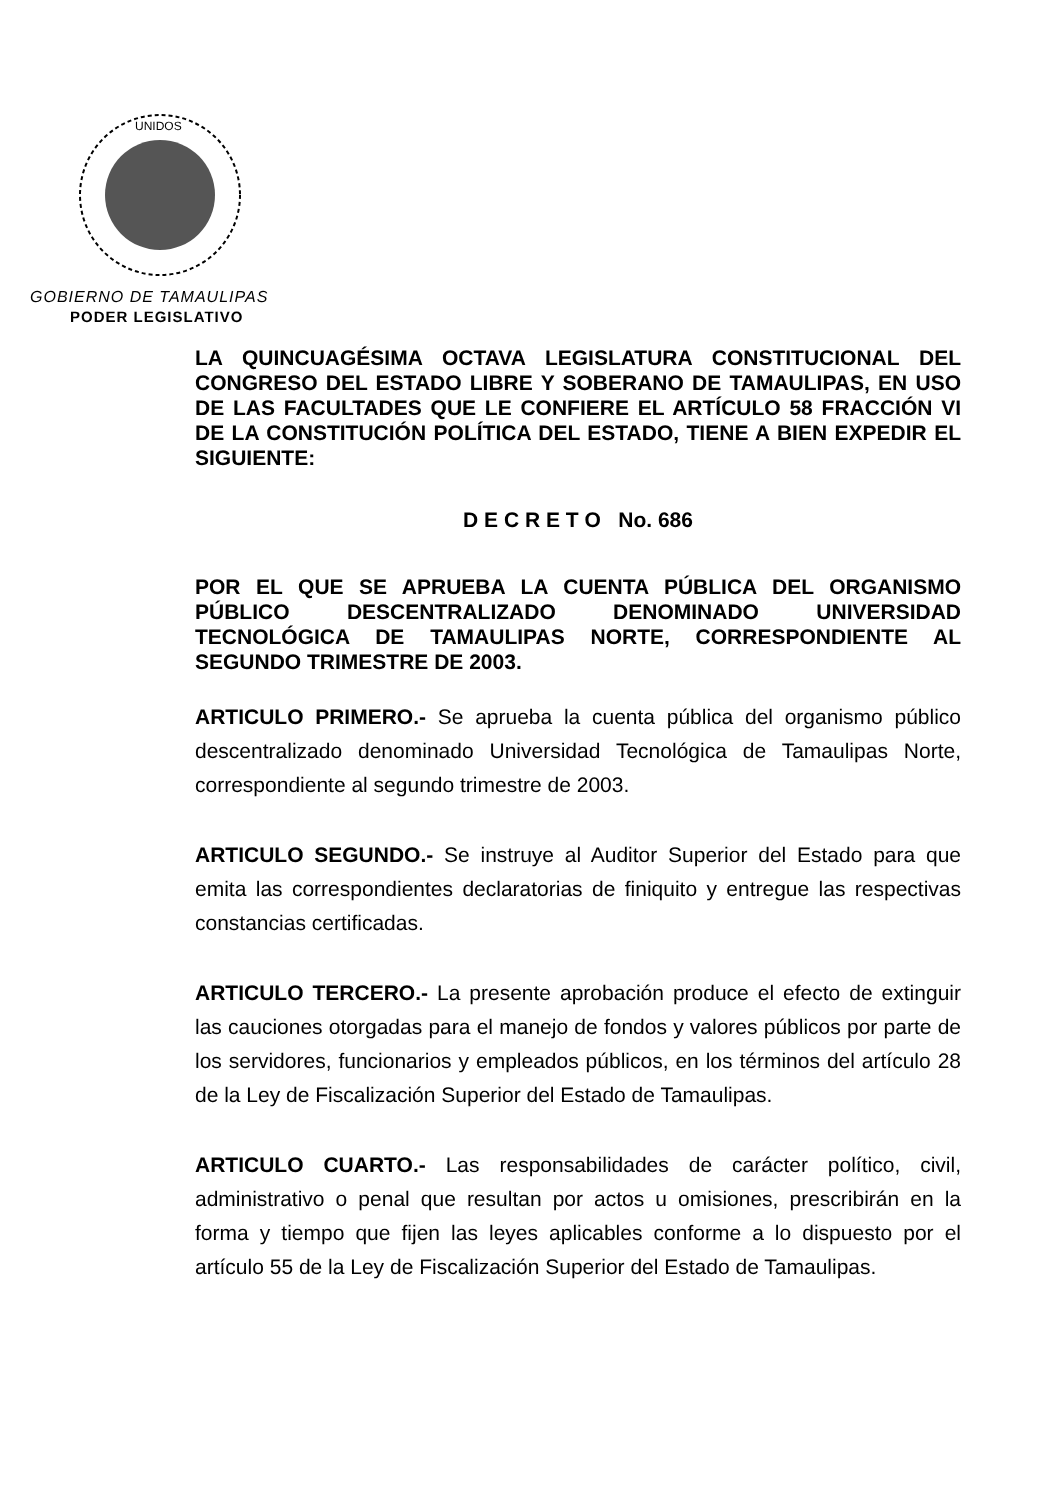UNIDOS
GOBIERNO DE TAMAULIPAS
PODER LEGISLATIVO
LA QUINCUAGÉSIMA OCTAVA LEGISLATURA CONSTITUCIONAL DEL CONGRESO DEL ESTADO LIBRE Y SOBERANO DE TAMAULIPAS, EN USO DE LAS FACULTADES QUE LE CONFIERE EL ARTÍCULO 58 FRACCIÓN VI DE LA CONSTITUCIÓN POLÍTICA DEL ESTADO, TIENE A BIEN EXPEDIR EL SIGUIENTE:
D E C R E T O No. 686
POR EL QUE SE APRUEBA LA CUENTA PÚBLICA DEL ORGANISMO PÚBLICO DESCENTRALIZADO DENOMINADO UNIVERSIDAD TECNOLÓGICA DE TAMAULIPAS NORTE, CORRESPONDIENTE AL SEGUNDO TRIMESTRE DE 2003.
ARTICULO PRIMERO.- Se aprueba la cuenta pública del organismo público descentralizado denominado Universidad Tecnológica de Tamaulipas Norte, correspondiente al segundo trimestre de 2003.
ARTICULO SEGUNDO.- Se instruye al Auditor Superior del Estado para que emita las correspondientes declaratorias de finiquito y entregue las respectivas constancias certificadas.
ARTICULO TERCERO.- La presente aprobación produce el efecto de extinguir las cauciones otorgadas para el manejo de fondos y valores públicos por parte de los servidores, funcionarios y empleados públicos, en los términos del artículo 28 de la Ley de Fiscalización Superior del Estado de Tamaulipas.
ARTICULO CUARTO.- Las responsabilidades de carácter político, civil, administrativo o penal que resultan por actos u omisiones, prescribirán en la forma y tiempo que fijen las leyes aplicables conforme a lo dispuesto por el artículo 55 de la Ley de Fiscalización Superior del Estado de Tamaulipas.